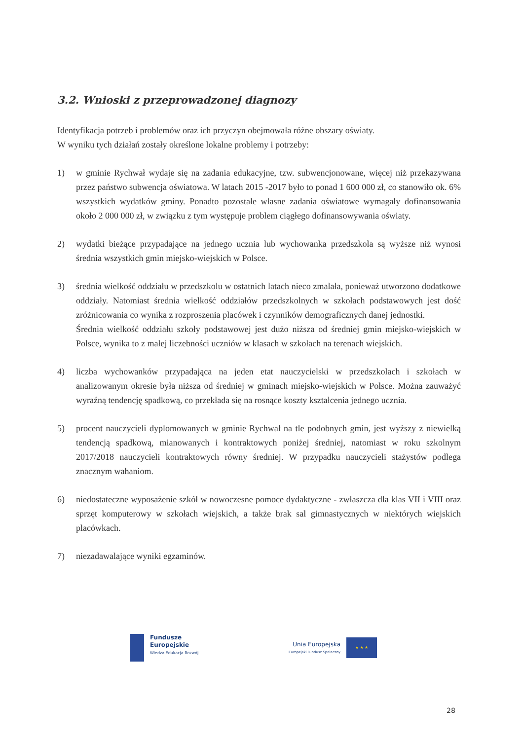3.2. Wnioski z przeprowadzonej diagnozy
Identyfikacja potrzeb i problemów oraz ich przyczyn obejmowała różne obszary oświaty.
W wyniku tych działań zostały określone lokalne problemy i potrzeby:
1) w gminie Rychwał wydaje się na zadania edukacyjne, tzw. subwencjonowane, więcej niż przekazywana przez państwo subwencja oświatowa. W latach 2015 -2017 było to ponad 1 600 000 zł, co stanowiło ok. 6% wszystkich wydatków gminy. Ponadto pozostałe własne zadania oświatowe wymagały dofinansowania około 2 000 000 zł, w związku z tym występuje problem ciągłego dofinansowywania oświaty.
2) wydatki bieżące przypadające na jednego ucznia lub wychowanka przedszkola są wyższe niż wynosi średnia wszystkich gmin miejsko-wiejskich w Polsce.
3) średnia wielkość oddziału w przedszkolu w ostatnich latach nieco zmalała, ponieważ utworzono dodatkowe oddziały. Natomiast średnia wielkość oddziałów przedszkolnych w szkołach podstawowych jest dość zróżnicowania co wynika z rozproszenia placówek i czynników demograficznych danej jednostki.
Średnia wielkość oddziału szkoły podstawowej jest dużo niższa od średniej gmin miejsko-wiejskich w Polsce, wynika to z małej liczebności uczniów w klasach w szkołach na terenach wiejskich.
4) liczba wychowanków przypadająca na jeden etat nauczycielski w przedszkolach i szkołach w analizowanym okresie była niższa od średniej w gminach miejsko-wiejskich w Polsce. Można zauważyć wyraźną tendencję spadkową, co przekłada się na rosnące koszty kształcenia jednego ucznia.
5) procent nauczycieli dyplomowanych w gminie Rychwał na tle podobnych gmin, jest wyższy z niewielką tendencją spadkową, mianowanych i kontraktowych poniżej średniej, natomiast w roku szkolnym 2017/2018 nauczycieli kontraktowych równy średniej. W przypadku nauczycieli stażystów podlega znacznym wahaniom.
6) niedostateczne wyposażenie szkół w nowoczesne pomoce dydaktyczne - zwłaszcza dla klas VII i VIII oraz sprzęt komputerowy w szkołach wiejskich, a także brak sal gimnastycznych w niektórych wiejskich placówkach.
7) niezadawalające wyniki egzaminów.
Fundusze
Europejskie
Wiedza Edukacja Rozwój
Unia Europejska
Europejski Fundusz Społeczny
★ ★ ★
28